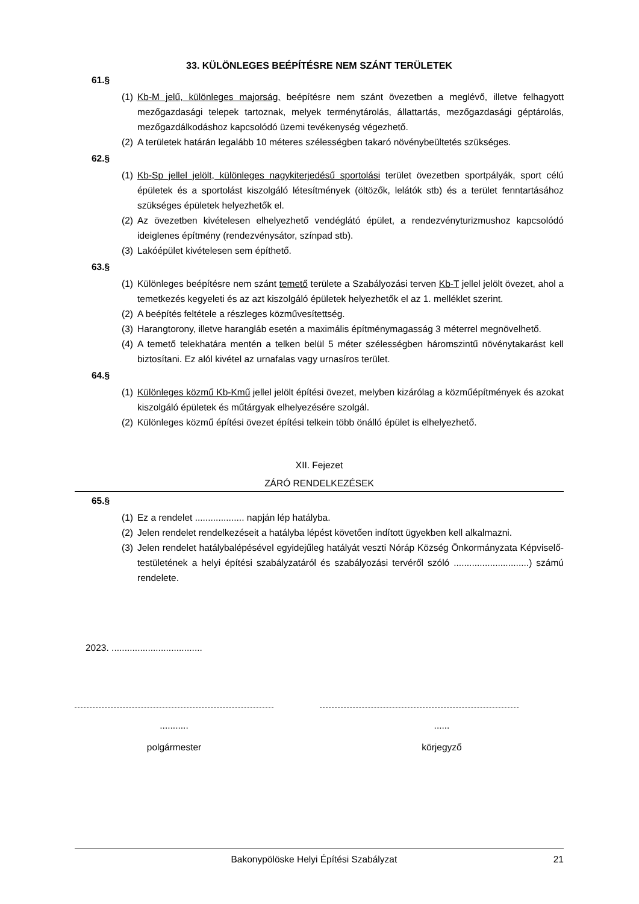33. KÜLÖNLEGES BEÉPÍTÉSRE NEM SZÁNT TERÜLETEK
61.§
(1)
Kb-M jelű, különleges majorság, beépítésre nem szánt övezetben a meglévő, illetve felhagyott mezőgazdasági telepek tartoznak, melyek terménytárolás, állattartás, mezőgazdasági géptárolás, mezőgazdálkodáshoz kapcsolódó üzemi tevékenység végezhető.
(2)
A területek határán legalább 10 méteres szélességben takaró növénybeültetés szükséges.
62.§
(1)
Kb-Sp jellel jelölt, különleges nagykiterjedésű sportolási terület övezetben sportpályák, sport célú épületek és a sportolást kiszolgáló létesítmények (öltözők, lelátók stb) és a terület fenntartásához szükséges épületek helyezhetők el.
(2)
Az övezetben kivételesen elhelyezhető vendéglátó épület, a rendezvényturizmushoz kapcsolódó ideiglenes építmény (rendezvénysátor, színpad stb).
(3)
Lakóépület kivételesen sem építhető.
63.§
(1)
Különleges beépítésre nem szánt temető területe a Szabályozási terven Kb-T jellel jelölt övezet, ahol a temetkezés kegyeleti és az azt kiszolgáló épületek helyezhetők el az 1. melléklet szerint.
(2)
A beépítés feltétele a részleges közművesítettség.
(3)
Harangtorony, illetve harangláb esetén a maximális építménymagasság 3 méterrel megnövelhető.
(4)
A temető telekhatára mentén a telken belül 5 méter szélességben háromszintű növénytakarást kell biztosítani. Ez alól kivétel az urnafalas vagy urnasíros terület.
64.§
(1)
Különleges közmű Kb-Kmű jellel jelölt építési övezet, melyben kizárólag a közműépítmények és azokat kiszolgáló épületek és műtárgyak elhelyezésére szolgál.
(2)
Különleges közmű építési övezet építési telkein több önálló épület is elhelyezhető.
XII. Fejezet
ZÁRÓ RENDELKEZÉSEK
65.§
(1)
Ez a rendelet ................... napján lép hatályba.
(2)
Jelen rendelet rendelkezéseit a hatályba lépést követően indított ügyekben kell alkalmazni.
(3)
Jelen rendelet hatálybalépésével egyidejűleg hatályát veszti Nóráp Község Önkormányzata Képviselő-testületének a helyi építési szabályzatáról és szabályozási tervéről szóló .............................) számú rendelete.
2023. ...................................
...........
polgármester
......
körjegyző
Bakonypölöske Helyi Építési Szabályzat 21